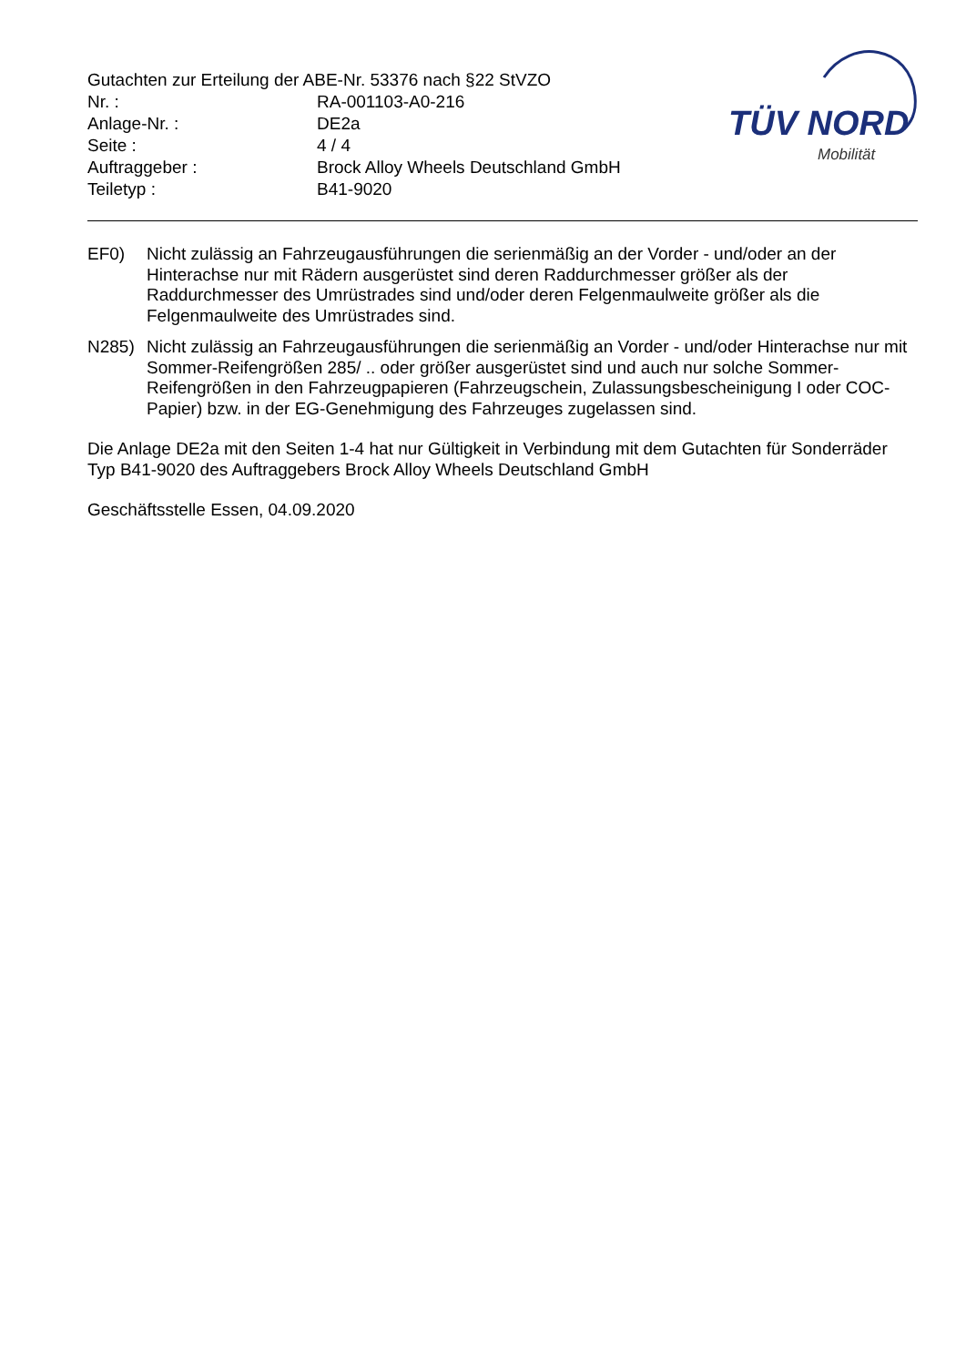Gutachten zur Erteilung der ABE-Nr. 53376 nach §22 StVZO
| Nr. : | RA-001103-A0-216 |
| Anlage-Nr. : | DE2a |
| Seite : | 4 / 4 |
| Auftraggeber : | Brock Alloy Wheels Deutschland GmbH |
| Teiletyp : | B41-9020 |
TÜV NORD
Mobilität
EF0) Nicht zulässig an Fahrzeugausführungen die serienmäßig an der Vorder - und/oder an der Hinterachse nur mit Rädern ausgerüstet sind deren Raddurchmesser größer als der Raddurchmesser des Umrüstrades sind und/oder deren Felgenmaulweite größer als die Felgenmaulweite des Umrüstrades sind.
N285) Nicht zulässig an Fahrzeugausführungen die serienmäßig an Vorder - und/oder Hinterachse nur mit Sommer-Reifengrößen 285/ .. oder größer ausgerüstet sind und auch nur solche Sommer-Reifengrößen in den Fahrzeugpapieren (Fahrzeugschein, Zulassungsbescheinigung I oder COC- Papier) bzw. in der EG-Genehmigung des Fahrzeuges zugelassen sind.
Die Anlage DE2a mit den Seiten 1-4 hat nur Gültigkeit in Verbindung mit dem Gutachten für Sonderräder Typ B41-9020 des Auftraggebers Brock Alloy Wheels Deutschland GmbH
Geschäftsstelle Essen, 04.09.2020